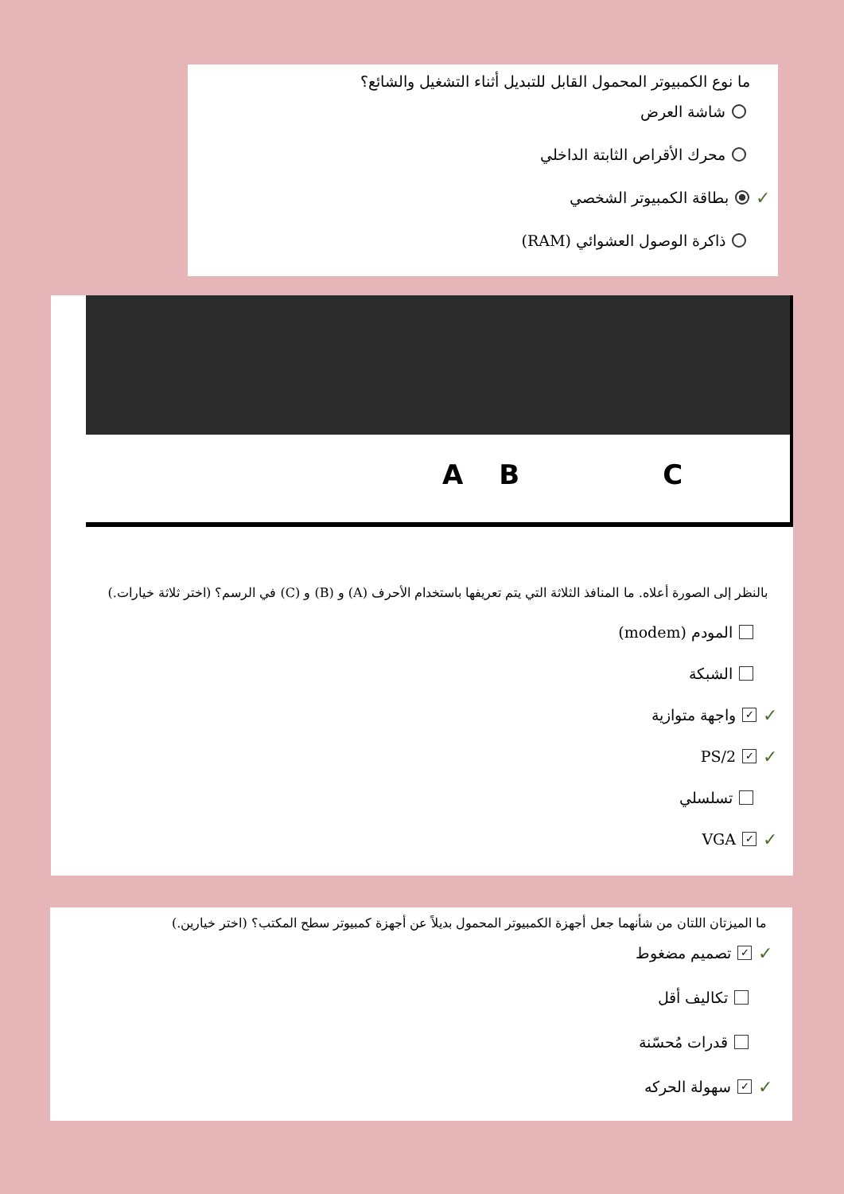ما نوع الكمبيوتر المحمول القابل للتبديل أثناء التشغيل والشائع؟
شاشة العرض
محرك الأقراص الثابتة الداخلي
✓ بطاقة الكمبيوتر الشخصي
ذاكرة الوصول العشوائي (RAM)
A B C
بالنظر إلى الصورة أعلاه. ما المنافذ الثلاثة التي يتم تعريفها باستخدام الأحرف (A) و (B) و (C) في الرسم؟ (اختر ثلاثة خيارات.)
المودم (modem)
الشبكة
✓ ✓ واجهة متوازية
✓ ✓ PS/2
تسلسلي
✓ ✓ VGA
ما الميزتان اللتان من شأنهما جعل أجهزة الكمبيوتر المحمول بديلاً عن أجهزة كمبيوتر سطح المكتب؟ (اختر خيارين.)
✓ ✓ تصميم مضغوط
تكاليف أقل
قدرات مُحسّنة
✓ ✓ سهولة الحركه